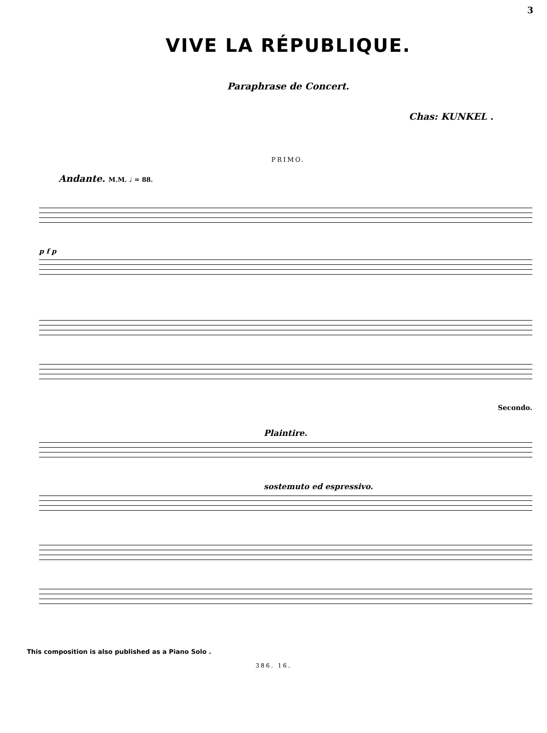3
VIVE LA RÉPUBLIQUE.
Paraphrase de Concert.
Chas: KUNKEL .
PRIMO.
Andante. M.M. ♩ = 88.
p f p
Secondo.
Plaintire.
sostemuto ed espressivo.
This composition is also published as a Piano Solo .
386. 16.